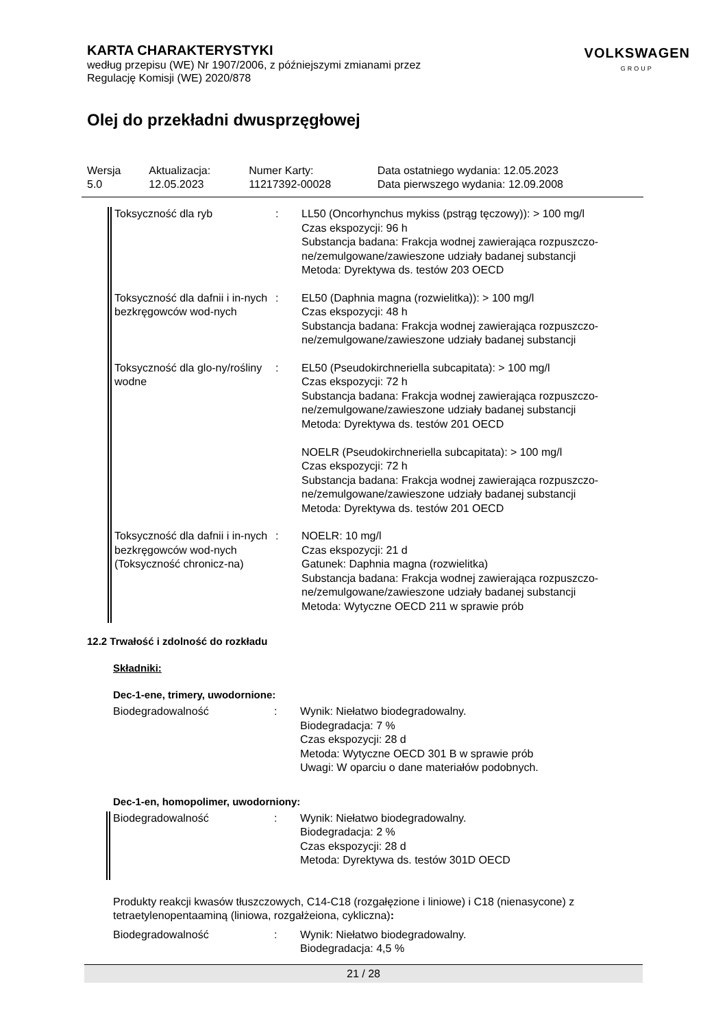KARTA CHARAKTERYSTYKI
według przepisu (WE) Nr 1907/2006, z późniejszymi zmianami przez
Regulację Komisji (WE) 2020/878
VOLKSWAGEN
GROUP
Olej do przekładni dwusprzęgłowej
| Wersja 5.0 | Aktualizacja: 12.05.2023 | Numer Karty: 11217392-00028 | Data ostatniego wydania: 12.05.2023 Data pierwszego wydania: 12.09.2008 |
Toksyczność dla ryb : LL50 (Oncorhynchus mykiss (pstrąg tęczowy)): > 100 mg/l
Czas ekspozycji: 96 h
Substancja badana: Frakcja wodnej zawierająca rozpuszczo-ne/zemulgowane/zawieszone udziały badanej substancji
Metoda: Dyrektywa ds. testów 203 OECD
Toksyczność dla dafnii i in-nych bezkręgowców wod-nych
: EL50 (Daphnia magna (rozwielitka)): > 100 mg/l
Czas ekspozycji: 48 h
Substancja badana: Frakcja wodnej zawierająca rozpuszczo-ne/zemulgowane/zawieszone udziały badanej substancji
Toksyczność dla glo-ny/rośliny wodne
: EL50 (Pseudokirchneriella subcapitata): > 100 mg/l
Czas ekspozycji: 72 h
Substancja badana: Frakcja wodnej zawierająca rozpuszczo-ne/zemulgowane/zawieszone udziały badanej substancji
Metoda: Dyrektywa ds. testów 201 OECD
NOELR (Pseudokirchneriella subcapitata): > 100 mg/l
Czas ekspozycji: 72 h
Substancja badana: Frakcja wodnej zawierająca rozpuszczo-ne/zemulgowane/zawieszone udziały badanej substancji
Metoda: Dyrektywa ds. testów 201 OECD
Toksyczność dla dafnii i in-nych bezkręgowców wod-nych (Toksyczność chronicz-na)
: NOELR: 10 mg/l
Czas ekspozycji: 21 d
Gatunek: Daphnia magna (rozwielitka)
Substancja badana: Frakcja wodnej zawierająca rozpuszczo-ne/zemulgowane/zawieszone udziały badanej substancji
Metoda: Wytyczne OECD 211 w sprawie prób
12.2 Trwałość i zdolność do rozkładu
Składniki:
Dec-1-ene, trimery, uwodornione:
Biodegradowalność : Wynik: Niełatwo biodegradowalny.
Biodegradacja: 7 %
Czas ekspozycji: 28 d
Metoda: Wytyczne OECD 301 B w sprawie prób
Uwagi: W oparciu o dane materiałów podobnych.
Dec-1-en, homopolimer, uwodorniony:
Biodegradowalność : Wynik: Niełatwo biodegradowalny.
Biodegradacja: 2 %
Czas ekspozycji: 28 d
Metoda: Dyrektywa ds. testów 301D OECD
Produkty reakcji kwasów tłuszczowych, C14-C18 (rozgałęzione i liniowe) i C18 (nienasycone) z tetraetylenopentaaminą (liniowa, rozgałżeiona, cykliczna):
Biodegradowalność : Wynik: Niełatwo biodegradowalny.
Biodegradacja: 4,5 %
21 / 28